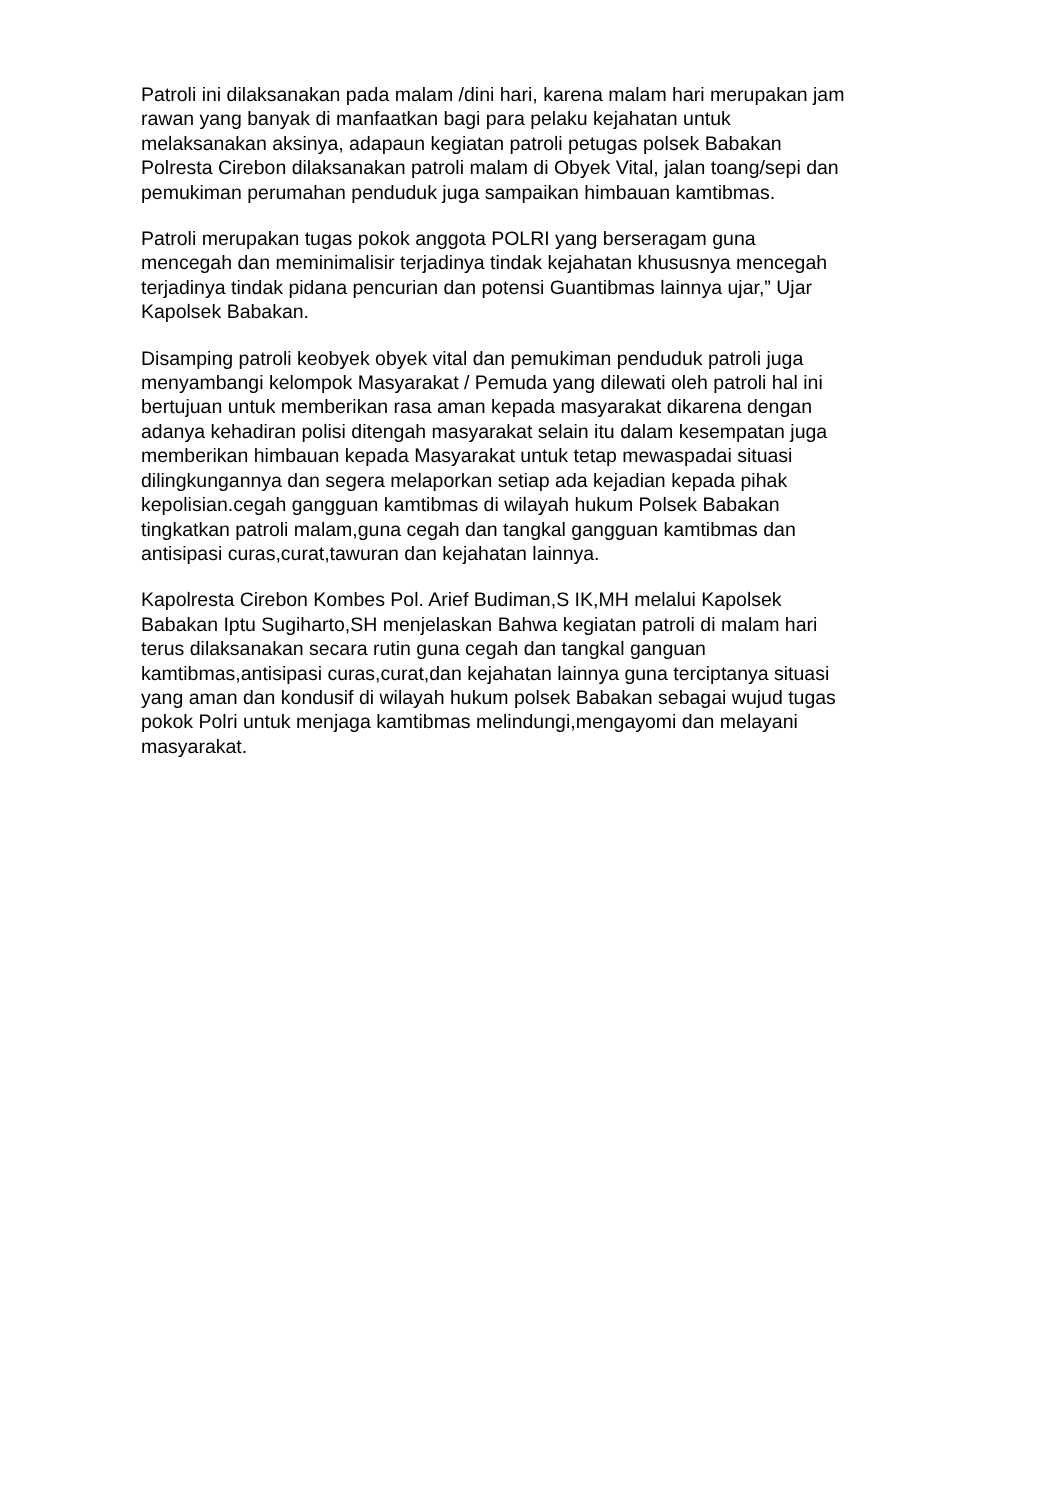Patroli ini dilaksanakan pada malam /dini hari, karena malam hari merupakan jam rawan yang banyak di manfaatkan bagi para pelaku kejahatan untuk melaksanakan aksinya, adapaun kegiatan patroli petugas polsek Babakan Polresta Cirebon dilaksanakan patroli malam di Obyek Vital, jalan toang/sepi dan pemukiman perumahan penduduk juga sampaikan himbauan kamtibmas.
Patroli merupakan tugas pokok anggota POLRI yang berseragam guna mencegah dan meminimalisir terjadinya tindak kejahatan khususnya mencegah terjadinya tindak pidana pencurian dan potensi Guantibmas lainnya ujar,” Ujar Kapolsek Babakan.
Disamping patroli keobyek obyek vital dan pemukiman penduduk patroli juga menyambangi kelompok Masyarakat / Pemuda yang dilewati oleh patroli hal ini bertujuan untuk memberikan rasa aman kepada masyarakat dikarena dengan adanya kehadiran polisi ditengah masyarakat selain itu dalam kesempatan juga memberikan himbauan kepada Masyarakat untuk tetap mewaspadai situasi dilingkungannya dan segera melaporkan setiap ada kejadian kepada pihak kepolisian.cegah gangguan kamtibmas di wilayah hukum Polsek Babakan tingkatkan patroli malam,guna cegah dan tangkal gangguan kamtibmas dan antisipasi curas,curat,tawuran dan kejahatan lainnya.
Kapolresta Cirebon Kombes Pol. Arief Budiman,S IK,MH melalui Kapolsek Babakan Iptu Sugiharto,SH menjelaskan Bahwa kegiatan patroli di malam hari terus dilaksanakan secara rutin guna cegah dan tangkal ganguan kamtibmas,antisipasi curas,curat,dan kejahatan lainnya guna terciptanya situasi yang aman dan kondusif di wilayah hukum polsek Babakan sebagai wujud tugas pokok Polri untuk menjaga kamtibmas melindungi,mengayomi dan melayani masyarakat.